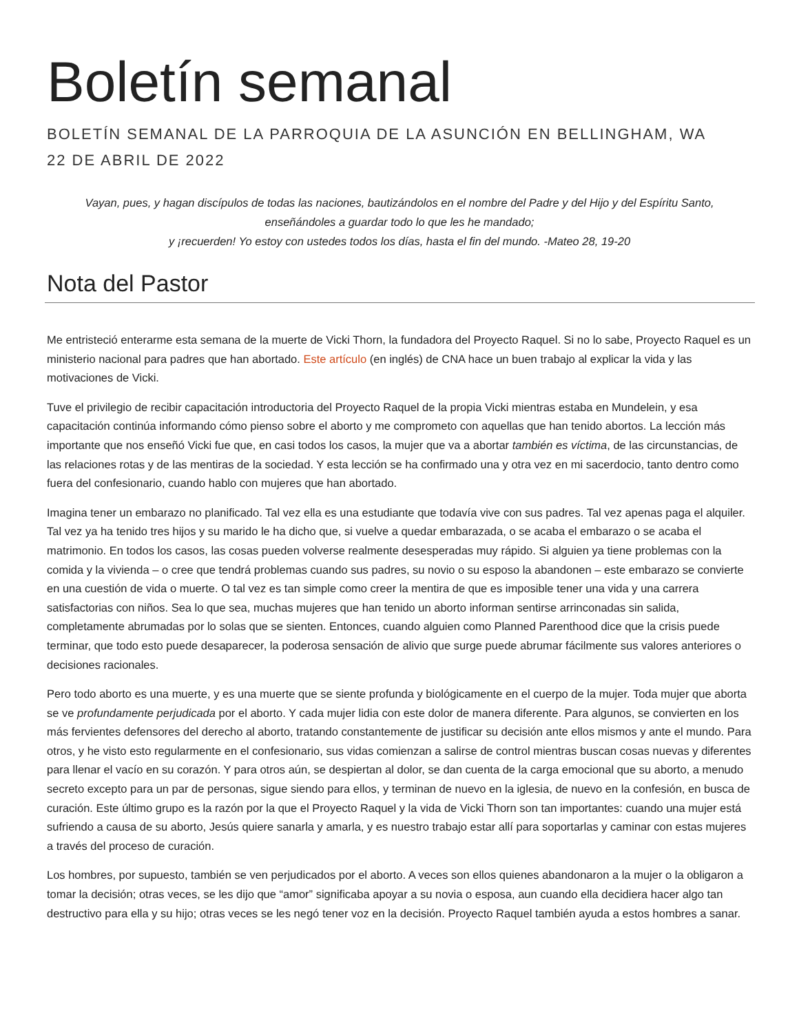Boletín semanal
BOLETÍN SEMANAL DE LA PARROQUIA DE LA ASUNCIÓN EN BELLINGHAM, WA
22 DE ABRIL DE 2022
Vayan, pues, y hagan discípulos de todas las naciones, bautizándolos en el nombre del Padre y del Hijo y del Espíritu Santo, enseñándoles a guardar todo lo que les he mandado;
y ¡recuerden! Yo estoy con ustedes todos los días, hasta el fin del mundo. -Mateo 28, 19-20
Nota del Pastor
Me entristeció enterarme esta semana de la muerte de Vicki Thorn, la fundadora del Proyecto Raquel. Si no lo sabe, Proyecto Raquel es un ministerio nacional para padres que han abortado. Este artículo (en inglés) de CNA hace un buen trabajo al explicar la vida y las motivaciones de Vicki.
Tuve el privilegio de recibir capacitación introductoria del Proyecto Raquel de la propia Vicki mientras estaba en Mundelein, y esa capacitación continúa informando cómo pienso sobre el aborto y me comprometo con aquellas que han tenido abortos. La lección más importante que nos enseñó Vicki fue que, en casi todos los casos, la mujer que va a abortar también es víctima, de las circunstancias, de las relaciones rotas y de las mentiras de la sociedad. Y esta lección se ha confirmado una y otra vez en mi sacerdocio, tanto dentro como fuera del confesionario, cuando hablo con mujeres que han abortado.
Imagina tener un embarazo no planificado. Tal vez ella es una estudiante que todavía vive con sus padres. Tal vez apenas paga el alquiler. Tal vez ya ha tenido tres hijos y su marido le ha dicho que, si vuelve a quedar embarazada, o se acaba el embarazo o se acaba el matrimonio. En todos los casos, las cosas pueden volverse realmente desesperadas muy rápido. Si alguien ya tiene problemas con la comida y la vivienda – o cree que tendrá problemas cuando sus padres, su novio o su esposo la abandonen – este embarazo se convierte en una cuestión de vida o muerte. O tal vez es tan simple como creer la mentira de que es imposible tener una vida y una carrera satisfactorias con niños. Sea lo que sea, muchas mujeres que han tenido un aborto informan sentirse arrinconadas sin salida, completamente abrumadas por lo solas que se sienten. Entonces, cuando alguien como Planned Parenthood dice que la crisis puede terminar, que todo esto puede desaparecer, la poderosa sensación de alivio que surge puede abrumar fácilmente sus valores anteriores o decisiones racionales.
Pero todo aborto es una muerte, y es una muerte que se siente profunda y biológicamente en el cuerpo de la mujer. Toda mujer que aborta se ve profundamente perjudicada por el aborto. Y cada mujer lidia con este dolor de manera diferente. Para algunos, se convierten en los más fervientes defensores del derecho al aborto, tratando constantemente de justificar su decisión ante ellos mismos y ante el mundo. Para otros, y he visto esto regularmente en el confesionario, sus vidas comienzan a salirse de control mientras buscan cosas nuevas y diferentes para llenar el vacío en su corazón. Y para otros aún, se despiertan al dolor, se dan cuenta de la carga emocional que su aborto, a menudo secreto excepto para un par de personas, sigue siendo para ellos, y terminan de nuevo en la iglesia, de nuevo en la confesión, en busca de curación. Este último grupo es la razón por la que el Proyecto Raquel y la vida de Vicki Thorn son tan importantes: cuando una mujer está sufriendo a causa de su aborto, Jesús quiere sanarla y amarla, y es nuestro trabajo estar allí para soportarlas y caminar con estas mujeres a través del proceso de curación.
Los hombres, por supuesto, también se ven perjudicados por el aborto. A veces son ellos quienes abandonaron a la mujer o la obligaron a tomar la decisión; otras veces, se les dijo que “amor” significaba apoyar a su novia o esposa, aun cuando ella decidiera hacer algo tan destructivo para ella y su hijo; otras veces se les negó tener voz en la decisión. Proyecto Raquel también ayuda a estos hombres a sanar.